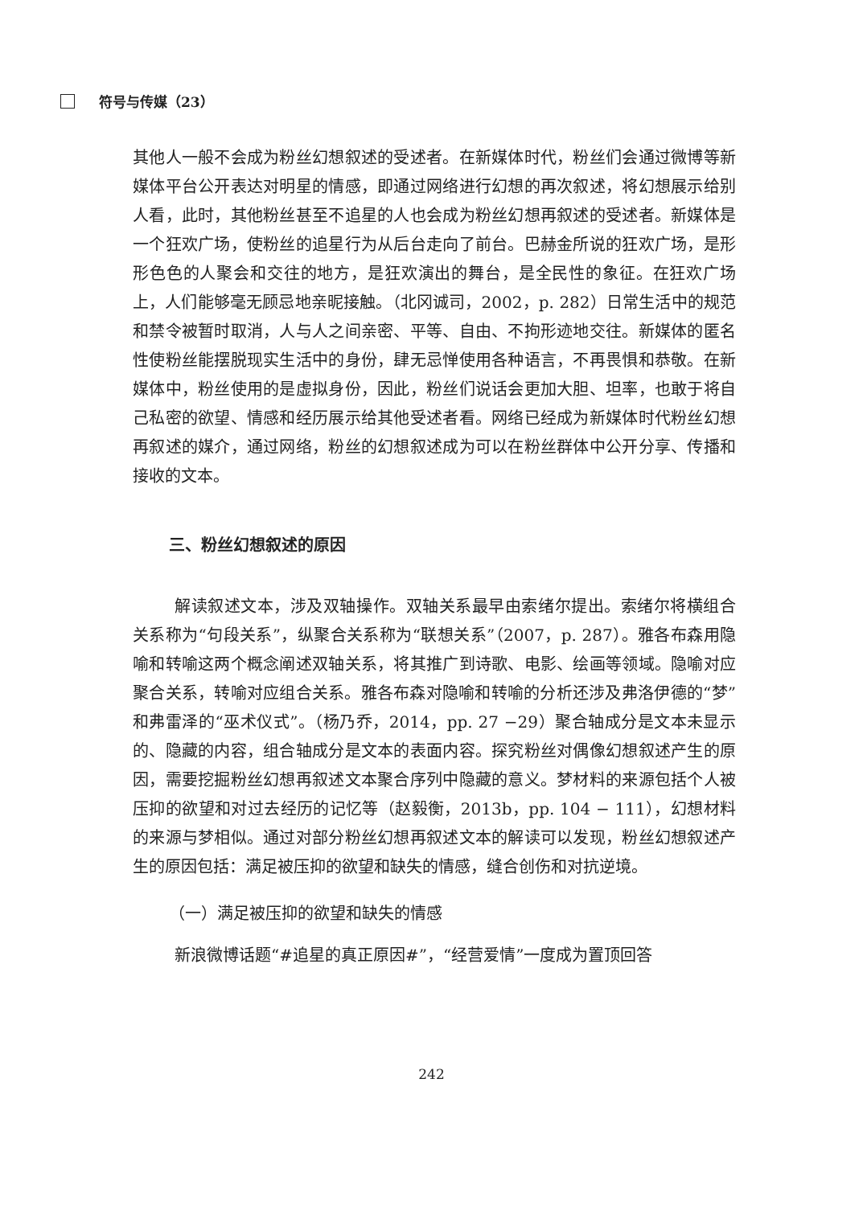符号与传媒（23）
其他人一般不会成为粉丝幻想叙述的受述者。在新媒体时代，粉丝们会通过微博等新媒体平台公开表达对明星的情感，即通过网络进行幻想的再次叙述，将幻想展示给别人看，此时，其他粉丝甚至不追星的人也会成为粉丝幻想再叙述的受述者。新媒体是一个狂欢广场，使粉丝的追星行为从后台走向了前台。巴赫金所说的狂欢广场，是形形色色的人聚会和交往的地方，是狂欢演出的舞台，是全民性的象征。在狂欢广场上，人们能够毫无顾忌地亲昵接触。（北冈诚司，2002，p. 282）日常生活中的规范和禁令被暂时取消，人与人之间亲密、平等、自由、不拘形迹地交往。新媒体的匿名性使粉丝能摆脱现实生活中的身份，肆无忌惮使用各种语言，不再畏惧和恭敬。在新媒体中，粉丝使用的是虚拟身份，因此，粉丝们说话会更加大胆、坦率，也敢于将自己私密的欲望、情感和经历展示给其他受述者看。网络已经成为新媒体时代粉丝幻想再叙述的媒介，通过网络，粉丝的幻想叙述成为可以在粉丝群体中公开分享、传播和接收的文本。
三、粉丝幻想叙述的原因
解读叙述文本，涉及双轴操作。双轴关系最早由索绪尔提出。索绪尔将横组合关系称为“句段关系”，纵聚合关系称为“联想关系”（2007，p. 287）。雅各布森用隐喻和转喻这两个概念阐述双轴关系，将其推广到诗歌、电影、绘画等领域。隐喻对应聚合关系，转喻对应组合关系。雅各布森对隐喻和转喻的分析还涉及弗洛伊德的“梦”和弗雷泽的“巫术仪式”。（杨乃乔，2014，pp. 27 −29）聚合轴成分是文本未显示的、隐藏的内容，组合轴成分是文本的表面内容。探究粉丝对偶像幻想叙述产生的原因，需要挖掘粉丝幻想再叙述文本聚合序列中隐藏的意义。梦材料的来源包括个人被压抑的欲望和对过去经历的记忆等（赵毅衡，2013b，pp. 104 − 111），幻想材料的来源与梦相似。通过对部分粉丝幻想再叙述文本的解读可以发现，粉丝幻想叙述产生的原因包括：满足被压抑的欲望和缺失的情感，缝合创伤和对抗逆境。
（一）满足被压抑的欲望和缺失的情感
新浪微博话题“#追星的真正原因#”，“经营爱情”一度成为置顶回答
242